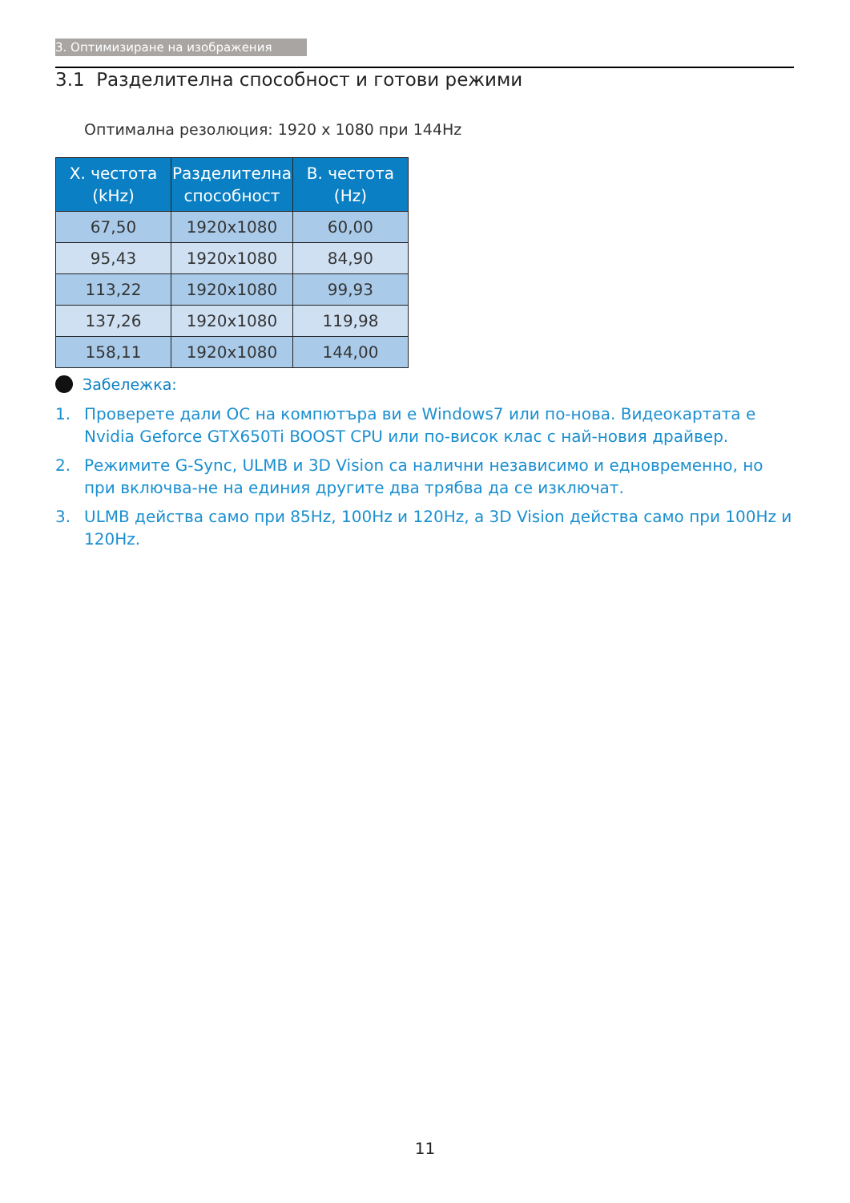3. Оптимизиране на изображения
3.1 Разделителна способност и готови режими
Оптимална резолюция: 1920 x 1080 при 144Hz
| Х. честота (kHz) | Разделителна способност | В. честота (Hz) |
| --- | --- | --- |
| 67,50 | 1920x1080 | 60,00 |
| 95,43 | 1920x1080 | 84,90 |
| 113,22 | 1920x1080 | 99,93 |
| 137,26 | 1920x1080 | 119,98 |
| 158,11 | 1920x1080 | 144,00 |
Забележка:
1. Проверете дали ОС на компютъра ви е Windows7 или по-нова. Видеокартата е Nvidia Geforce GTX650Ti BOOST CPU или по-висок клас с най-новия драйвер.
2. Режимите G-Sync, ULMB и 3D Vision са налични независимо и едновременно, но при включва-не на единия другите два трябва да се изключат.
3. ULMB действа само при 85Hz, 100Hz и 120Hz, а 3D Vision действа само при 100Hz и 120Hz.
11